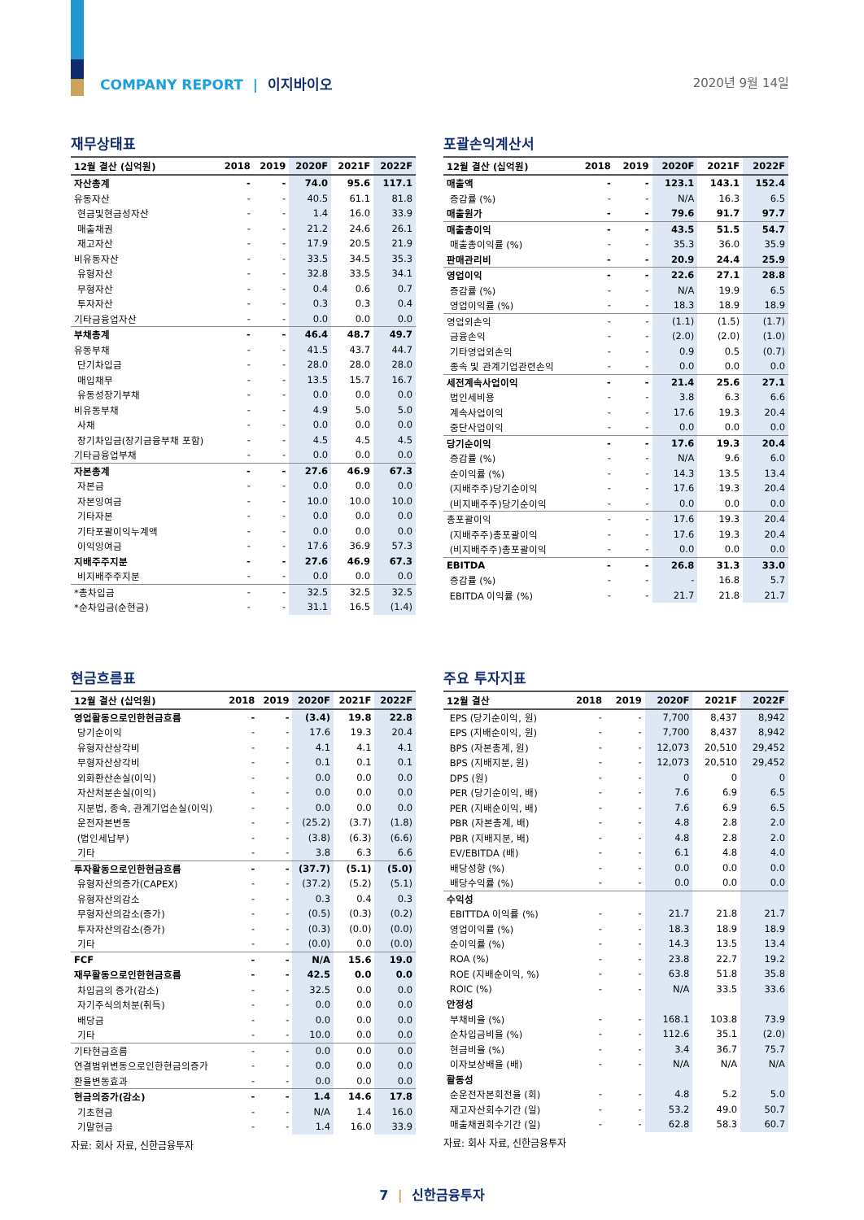COMPANY REPORT | 이지바이오 2020년 9월 14일
재무상태표
| 12월 결산 (십억원) | 2018 | 2019 | 2020F | 2021F | 2022F |
| --- | --- | --- | --- | --- | --- |
| 자산총계 | - | - | 74.0 | 95.6 | 117.1 |
| 유동자산 | - | - | 40.5 | 61.1 | 81.8 |
| 현금및현금성자산 | - | - | 1.4 | 16.0 | 33.9 |
| 매출채권 | - | - | 21.2 | 24.6 | 26.1 |
| 재고자산 | - | - | 17.9 | 20.5 | 21.9 |
| 비유동자산 | - | - | 33.5 | 34.5 | 35.3 |
| 유형자산 | - | - | 32.8 | 33.5 | 34.1 |
| 무형자산 | - | - | 0.4 | 0.6 | 0.7 |
| 투자자산 | - | - | 0.3 | 0.3 | 0.4 |
| 기타금융업자산 | - | - | 0.0 | 0.0 | 0.0 |
| 부채총계 | - | - | 46.4 | 48.7 | 49.7 |
| 유동부채 | - | - | 41.5 | 43.7 | 44.7 |
| 단기차입금 | - | - | 28.0 | 28.0 | 28.0 |
| 매입채무 | - | - | 13.5 | 15.7 | 16.7 |
| 유동성장기부채 | - | - | 0.0 | 0.0 | 0.0 |
| 비유동부채 | - | - | 4.9 | 5.0 | 5.0 |
| 사채 | - | - | 0.0 | 0.0 | 0.0 |
| 장기차입금(장기금융부채 포함) | - | - | 4.5 | 4.5 | 4.5 |
| 기타금융업부채 | - | - | 0.0 | 0.0 | 0.0 |
| 자본총계 | - | - | 27.6 | 46.9 | 67.3 |
| 자본금 | - | - | 0.0 | 0.0 | 0.0 |
| 자본잉여금 | - | - | 10.0 | 10.0 | 10.0 |
| 기타자본 | - | - | 0.0 | 0.0 | 0.0 |
| 기타포괄이익누계액 | - | - | 0.0 | 0.0 | 0.0 |
| 이익잉여금 | - | - | 17.6 | 36.9 | 57.3 |
| 지배주주지분 | - | - | 27.6 | 46.9 | 67.3 |
| 비지배주주지분 | - | - | 0.0 | 0.0 | 0.0 |
| *총차입금 | - | - | 32.5 | 32.5 | 32.5 |
| *순차입금(순현금) | - | - | 31.1 | 16.5 | (1.4) |
포괄손익계산서
| 12월 결산 (십억원) | 2018 | 2019 | 2020F | 2021F | 2022F |
| --- | --- | --- | --- | --- | --- |
| 매출액 | - | - | 123.1 | 143.1 | 152.4 |
| 증감률 (%) | - | - | N/A | 16.3 | 6.5 |
| 매출원가 | - | - | 79.6 | 91.7 | 97.7 |
| 매출총이익 | - | - | 43.5 | 51.5 | 54.7 |
| 매출총이익률 (%) | - | - | 35.3 | 36.0 | 35.9 |
| 판매관리비 | - | - | 20.9 | 24.4 | 25.9 |
| 영업이익 | - | - | 22.6 | 27.1 | 28.8 |
| 증감률 (%) | - | - | N/A | 19.9 | 6.5 |
| 영업이익률 (%) | - | - | 18.3 | 18.9 | 18.9 |
| 영업외손익 | - | - | (1.1) | (1.5) | (1.7) |
| 금융손익 | - | - | (2.0) | (2.0) | (1.0) |
| 기타영업외손익 | - | - | 0.9 | 0.5 | (0.7) |
| 종속 및 관계기업관련손익 | - | - | 0.0 | 0.0 | 0.0 |
| 세전계속사업이익 | - | - | 21.4 | 25.6 | 27.1 |
| 법인세비용 | - | - | 3.8 | 6.3 | 6.6 |
| 계속사업이익 | - | - | 17.6 | 19.3 | 20.4 |
| 중단사업이익 | - | - | 0.0 | 0.0 | 0.0 |
| 당기순이익 | - | - | 17.6 | 19.3 | 20.4 |
| 증감률 (%) | - | - | N/A | 9.6 | 6.0 |
| 순이익률 (%) | - | - | 14.3 | 13.5 | 13.4 |
| (지배주주)당기순이익 | - | - | 17.6 | 19.3 | 20.4 |
| (비지배주주)당기순이익 | - | - | 0.0 | 0.0 | 0.0 |
| 총포괄이익 | - | - | 17.6 | 19.3 | 20.4 |
| (지배주주)총포괄이익 | - | - | 17.6 | 19.3 | 20.4 |
| (비지배주주)총포괄이익 | - | - | 0.0 | 0.0 | 0.0 |
| EBITDA | - | - | 26.8 | 31.3 | 33.0 |
| 증감률 (%) | - | - | - | 16.8 | 5.7 |
| EBITDA 이익률 (%) | - | - | 21.7 | 21.8 | 21.7 |
현금흐름표
| 12월 결산 (십억원) | 2018 | 2019 | 2020F | 2021F | 2022F |
| --- | --- | --- | --- | --- | --- |
| 영업활동으로인한현금흐름 | - | - | (3.4) | 19.8 | 22.8 |
| 당기순이익 | - | - | 17.6 | 19.3 | 20.4 |
| 유형자산상각비 | - | - | 4.1 | 4.1 | 4.1 |
| 무형자산상각비 | - | - | 0.1 | 0.1 | 0.1 |
| 외화환산손실(이익) | - | - | 0.0 | 0.0 | 0.0 |
| 자산처분손실(이익) | - | - | 0.0 | 0.0 | 0.0 |
| 지분법, 종속, 관계기업손실(이익) | - | - | 0.0 | 0.0 | 0.0 |
| 운전자본변동 | - | - | (25.2) | (3.7) | (1.8) |
| (법인세납부) | - | - | (3.8) | (6.3) | (6.6) |
| 기타 | - | - | 3.8 | 6.3 | 6.6 |
| 투자활동으로인한현금흐름 | - | - | (37.7) | (5.1) | (5.0) |
| 유형자산의증가(CAPEX) | - | - | (37.2) | (5.2) | (5.1) |
| 유형자산의감소 | - | - | 0.3 | 0.4 | 0.3 |
| 무형자산의감소(증가) | - | - | (0.5) | (0.3) | (0.2) |
| 투자자산의감소(증가) | - | - | (0.3) | (0.0) | (0.0) |
| 기타 | - | - | (0.0) | 0.0 | (0.0) |
| FCF | - | - | N/A | 15.6 | 19.0 |
| 재무활동으로인한현금흐름 | - | - | 42.5 | 0.0 | 0.0 |
| 차입금의 증가(감소) | - | - | 32.5 | 0.0 | 0.0 |
| 자기주식의처분(취득) | - | - | 0.0 | 0.0 | 0.0 |
| 배당금 | - | - | 0.0 | 0.0 | 0.0 |
| 기타 | - | - | 10.0 | 0.0 | 0.0 |
| 기타현금흐름 | - | - | 0.0 | 0.0 | 0.0 |
| 연결범위변동으로인한현금의증가 | - | - | 0.0 | 0.0 | 0.0 |
| 환율변동효과 | - | - | 0.0 | 0.0 | 0.0 |
| 현금의증가(감소) | - | - | 1.4 | 14.6 | 17.8 |
| 기초현금 | - | - | N/A | 1.4 | 16.0 |
| 기말현금 | - | - | 1.4 | 16.0 | 33.9 |
자료: 회사 자료, 신한금융투자
주요 투자지표
| 12월 결산 | 2018 | 2019 | 2020F | 2021F | 2022F |
| --- | --- | --- | --- | --- | --- |
| EPS (당기순이익, 원) | - | - | 7,700 | 8,437 | 8,942 |
| EPS (지배순이익, 원) | - | - | 7,700 | 8,437 | 8,942 |
| BPS (자본총계, 원) | - | - | 12,073 | 20,510 | 29,452 |
| BPS (지배지분, 원) | - | - | 12,073 | 20,510 | 29,452 |
| DPS (원) | - | - | 0 | 0 | 0 |
| PER (당기순이익, 배) | - | - | 7.6 | 6.9 | 6.5 |
| PER (지배순이익, 배) | - | - | 7.6 | 6.9 | 6.5 |
| PBR (자본총계, 배) | - | - | 4.8 | 2.8 | 2.0 |
| PBR (지배지분, 배) | - | - | 4.8 | 2.8 | 2.0 |
| EV/EBITDA (배) | - | - | 6.1 | 4.8 | 4.0 |
| 배당성향 (%) | - | - | 0.0 | 0.0 | 0.0 |
| 배당수익률 (%) | - | - | 0.0 | 0.0 | 0.0 |
| 수익성 | | | | | |
| EBITTDA 이익률 (%) | - | - | 21.7 | 21.8 | 21.7 |
| 영업이익률 (%) | - | - | 18.3 | 18.9 | 18.9 |
| 순이익률 (%) | - | - | 14.3 | 13.5 | 13.4 |
| ROA (%) | - | - | 23.8 | 22.7 | 19.2 |
| ROE (지배순이익, %) | - | - | 63.8 | 51.8 | 35.8 |
| ROIC (%) | - | - | N/A | 33.5 | 33.6 |
| 안정성 | | | | | |
| 부채비율 (%) | - | - | 168.1 | 103.8 | 73.9 |
| 순차입금비율 (%) | - | - | 112.6 | 35.1 | (2.0) |
| 현금비율 (%) | - | - | 3.4 | 36.7 | 75.7 |
| 이자보상배율 (배) | - | - | N/A | N/A | N/A |
| 활동성 | | | | | |
| 순운전자본회전율 (회) | - | - | 4.8 | 5.2 | 5.0 |
| 재고자산회수기간 (일) | - | - | 53.2 | 49.0 | 50.7 |
| 매출채권회수기간 (일) | - | - | 62.8 | 58.3 | 60.7 |
자료: 회사 자료, 신한금융투자
7 | 신한금융투자